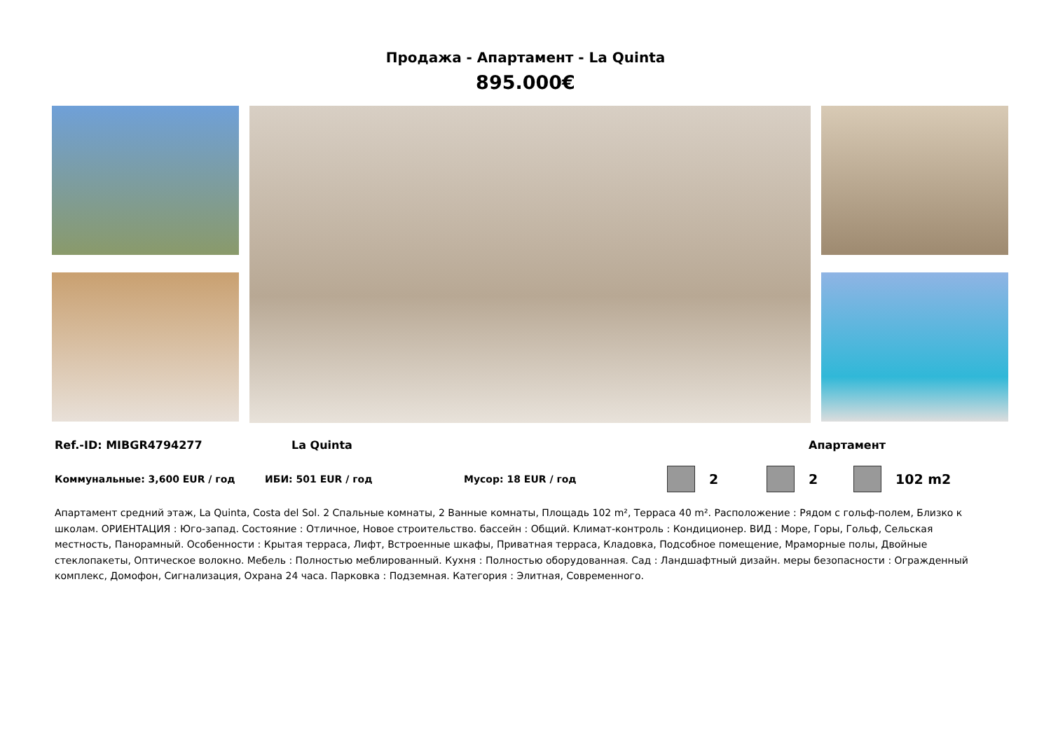Продажа - Апартамент - La Quinta
895.000€
Ref.-ID: MIBGR4794277 La Quinta Апартамент
Коммунальные: 3,600 EUR / год ИБИ: 501 EUR / год Мусор: 18 EUR / год 2 2 102 m2
Апартамент средний этаж, La Quinta, Costa del Sol. 2 Спальные комнаты, 2 Ванные комнаты, Площадь 102 m², Терраса 40 m². Расположение : Рядом с гольф-полем, Близко к школам. ОРИЕНТАЦИЯ : Юго-запад. Состояние : Отличное, Новое строительство. бассейн : Общий. Климат-контроль : Кондиционер. ВИД : Море, Горы, Гольф, Сельская местность, Панорамный. Особенности : Крытая терраса, Лифт, Встроенные шкафы, Приватная терраса, Кладовка, Подсобное помещение, Мраморные полы, Двойные стеклопакеты, Оптическое волокно. Мебель : Полностью меблированный. Кухня : Полностью оборудованная. Сад : Ландшафтный дизайн. меры безопасности : Огражденный комплекс, Домофон, Сигнализация, Охрана 24 часа. Парковка : Подземная. Категория : Элитная, Современного.